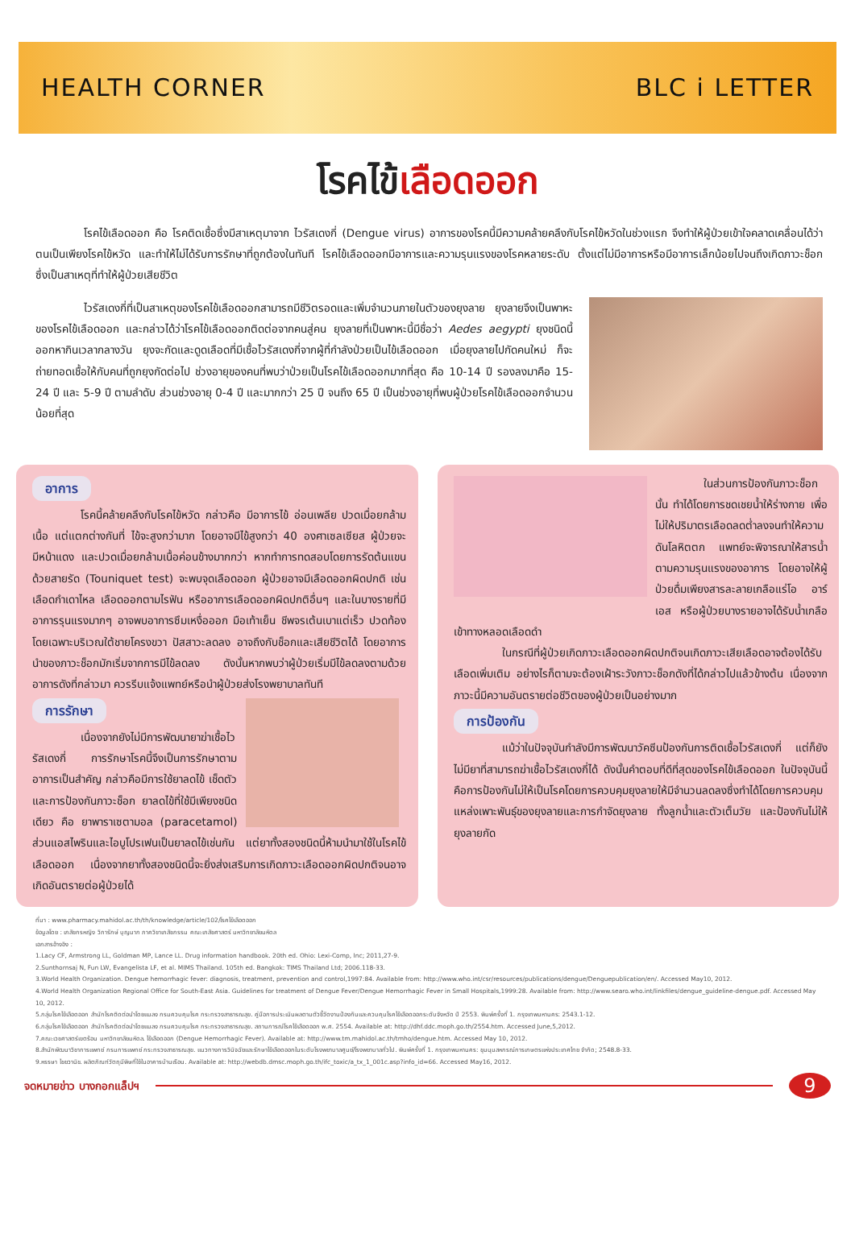HEALTH CORNER BLC i LETTER
โรคไข้เลือดออก
โรคไข้เลือดออก คือ โรคติดเชื้อซึ่งมีสาเหตุมาจาก ไวรัสเดงกี่ (Dengue virus) อาการของโรคนี้มีความคล้ายคลึงกับโรคไข้หวัดในช่วงแรก จึงทำให้ผู้ป่วยเข้าใจคลาดเคลื่อนได้ว่าตนเป็นเพียงโรคไข้หวัด และทำให้ไม่ได้รับการรักษาที่ถูกต้องในทันที โรคไข้เลือดออกมีอาการและความรุนแรงของโรคหลายระดับ ตั้งแต่ไม่มีอาการหรือมีอาการเล็กน้อยไปจนถึงเกิดภาวะช็อก ซึ่งเป็นสาเหตุที่ทำให้ผู้ป่วยเสียชีวิต
ไวรัสเดงกี่ที่เป็นสาเหตุของโรคไข้เลือดออกสามารถมีชีวิตรอดและเพิ่มจำนวนภายในตัวของยุงลาย ยุงลายจึงเป็นพาหะของโรคไข้เลือดออก และกล่าวได้ว่าโรคไข้เลือดออกติดต่อจากคนสู่คน ยุงลายที่เป็นพาหะนี้มีชื่อว่า Aedes aegypti ยุงชนิดนี้ออกหากินเวลากลางวัน ยุงจะกัดและดูดเลือดที่มีเชื้อไวรัสเดงกี่จากผู้ที่กำลังป่วยเป็นไข้เลือดออก เมื่อยุงลายไปกัดคนใหม่ ก็จะถ่ายทอดเชื้อให้กับคนที่ถูกยุงกัดต่อไป ช่วงอายุของคนที่พบว่าป่วยเป็นโรคไข้เลือดออกมากที่สุด คือ 10-14 ปี รองลงมาคือ 15-24 ปี และ 5-9 ปี ตามลำดับ ส่วนช่วงอายุ 0-4 ปี และมากกว่า 25 ปี จนถึง 65 ปี เป็นช่วงอายุที่พบผู้ป่วยโรคไข้เลือดออกจำนวนน้อยที่สุด
อาการ
โรคนี้คล้ายคลึงกับโรคไข้หวัด กล่าวคือ มีอาการไข้ อ่อนเพลีย ปวดเมื่อยกล้ามเนื้อ แต่แตกต่างกันที่ ไข้จะสูงกว่ามาก โดยอาจมีไข้สูงกว่า 40 องศาเซลเซียส ผู้ป่วยจะมีหน้าแดง และปวดเมื่อยกล้ามเนื้อค่อนข้างมากกว่า หากทำการทดสอบโดยการรัดต้นแขนด้วยสายรัด (Touniquet test) จะพบจุดเลือดออก ผู้ป่วยอาจมีเลือดออกผิดปกติ เช่น เลือดกำเดาไหล เลือดออกตามไรฟัน หรืออาการเลือดออกผิดปกติอื่นๆ และในบางรายที่มีอาการรุนแรงมากๆ อาจพบอาการซึมเหงื่อออก มือเท้าเย็น ชีพจรเต้นเบาแต่เร็ว ปวดท้องโดยเฉพาะบริเวณใต้ชายโครงขวา ปัสสาวะลดลง อาจถึงกับช็อกและเสียชีวิตได้ โดยอาการนำของภาวะช็อกมักเริ่มจากการมีไข้ลดลง ดังนั้นหากพบว่าผู้ป่วยเริ่มมีไข้ลดลงตามด้วยอาการดังที่กล่าวมา ควรรีบแจ้งแพทย์หรือนำผู้ป่วยส่งโรงพยาบาลทันที
การรักษา
เนื่องจากยังไม่มีการพัฒนายาฆ่าเชื้อไวรัสเดงกี่ การรักษาโรคนี้จึงเป็นการรักษาตามอาการเป็นสำคัญ กล่าวคือมีการใช้ยาลดไข้ เช็ดตัวและการป้องกันภาวะช็อก ยาลดไข้ที่ใช้มีเพียงชนิดเดียว คือ ยาพาราเซตามอล (paracetamol) ส่วนแอสไพรินและไอบูโปรเฟนเป็นยาลดไข้เช่นกัน แต่ยาทั้งสองชนิดนี้ห้ามนำมาใช้ในโรคไข้เลือดออก เนื่องจากยาทั้งสองชนิดนี้จะยิ่งส่งเสริมการเกิดภาวะเลือดออกผิดปกติจนอาจเกิดอันตรายต่อผู้ป่วยได้
ในส่วนการป้องกันภาวะช็อกนั้น ทำได้โดยการชดเชยน้ำให้ร่างกาย เพื่อไม่ให้ปริมาตรเลือดลดต่ำลงจนทำให้ความดันโลหิตตก แพทย์จะพิจารณาให้สารน้ำตามความรุนแรงของอาการ โดยอาจให้ผู้ป่วยดื่มเพียงสารละลายเกลือแร่โอ อาร์ เอส หรือผู้ป่วยบางรายอาจได้รับน้ำเกลือเข้าทางหลอดเลือดดำ
ในกรณีที่ผู้ป่วยเกิดภาวะเลือดออกผิดปกติจนเกิดภาวะเสียเลือดอาจต้องได้รับเลือดเพิ่มเติม อย่างไรก็ตามจะต้องเฝ้าระวังภาวะช็อกดังที่ได้กล่าวไปแล้วข้างต้น เนื่องจากภาวะนี้มีความอันตรายต่อชีวิตของผู้ป่วยเป็นอย่างมาก
การป้องกัน
แม้ว่าในปัจจุบันกำลังมีการพัฒนาวัคซีนป้องกันการติดเชื้อไวรัสเดงกี่ แต่ก็ยังไม่มียาที่สามารถฆ่าเชื้อไวรัสเดงกี่ได้ ดังนั้นคำตอบที่ดีที่สุดของโรคไข้เลือดออก ในปัจจุบันนี้ คือการป้องกันไม่ให้เป็นโรคโดยการควบคุมยุงลายให้มีจำนวนลดลงซึ่งทำได้โดยการควบคุมแหล่งเพาะพันธุ์ของยุงลายและการกำจัดยุงลาย ทั้งลูกน้ำและตัวเต็มวัย และป้องกันไม่ให้ยุงลายกัด
ที่มา : www.pharmacy.mahidol.ac.th/th/knowledge/article/102/โรคไข้เลือดออก
ข้อมูลโดย : เภสัชกรหญิง วิภารักษ์ บุญมาก ภาควิชาเภสัชกรรม คณะเภสัชศาสตร์ มหาวิทยาลัยมหิดล
เอกสารอ้างอิง :
1.Lacy CF, Armstrong LL, Goldman MP, Lance LL. Drug information handbook. 20th ed. Ohio: Lexi-Comp, Inc; 2011,27-9.
2.Sunthornsaj N, Fun LW, Evangelista LF, et al. MIMS Thailand. 105th ed. Bangkok: TIMS Thailand Ltd; 2006.118-33.
3.World Health Organization. Dengue hemorrhagic fever: diagnosis, treatment, prevention and control,1997:84. Available from: http://www.who.int/csr/resources/publications/dengue/Denguepublication/en/. Accessed May10, 2012.
4.World Health Organization Regional Office for South-East Asia. Guidelines for treatment of Dengue Fever/Dengue Hemorrhagic Fever in Small Hospitals,1999:28. Available from: http://www.searo.who.int/linkfiles/dengue_guideline-dengue.pdf. Accessed May 10, 2012.
5.กลุ่มโรคไข้เลือดออก สำนักโรคติดต่อนำโดยแมลง กรมควบคุมโรค กระทรวงสาธารณสุข. คู่มือการประเมินผลตามตัวชี้วัดงานป้องกันและควบคุมโรคไข้เลือดออกระดับจังหวัด ปี 2553. พิมพ์ครั้งที่ 1. กรุงเทพมหานคร: 2543.1-12.
6.กลุ่มโรคไข้เลือดออก สำนักโรคติดต่อนำโดยแมลง กรมควบคุมโรค กระทรวงสาธารณสุข. สถานการณ์โรคไข้เลือดออก พ.ศ. 2554. Available at: http://dhf.ddc.moph.go.th/2554.htm. Accessed June,5,2012.
7.คณะเวชศาสตร์เขตร้อน มหาวิทยาลัยมหิดล. ไข้เลือดออก (Dengue Hemorrhagic Fever). Available at: http://www.tm.mahidol.ac.th/tmho/dengue.htm. Accessed May 10, 2012.
8.สำนักพัฒนาวิชาการแพทย์ กรมการแพทย์ กระทรวงสาธารณสุข. แนวทางการวินิจฉัยและรักษาไข้เลือดออกในระดับโรงพยาบาลศูนย์/โรงพยาบาลทั่วไป. พิมพ์ครั้งที่ 1. กรุงเทพมหานคร: ชุมนุมสหกรณ์การเกษตรแห่งประเทศไทย จำกัด; 2548.8-33.
9.หรรษา ไชยวานิช. ผลิตภัณฑ์วัตถุมีพิษที่ใช้ในอาคารบ้านเรือน. Available at: http://webdb.dmsc.moph.go.th/ifc_toxic/a_tx_1_001c.asp?info_id=66. Accessed May16, 2012.
จดหมายข่าว บางกอกแล็ปฯ
9